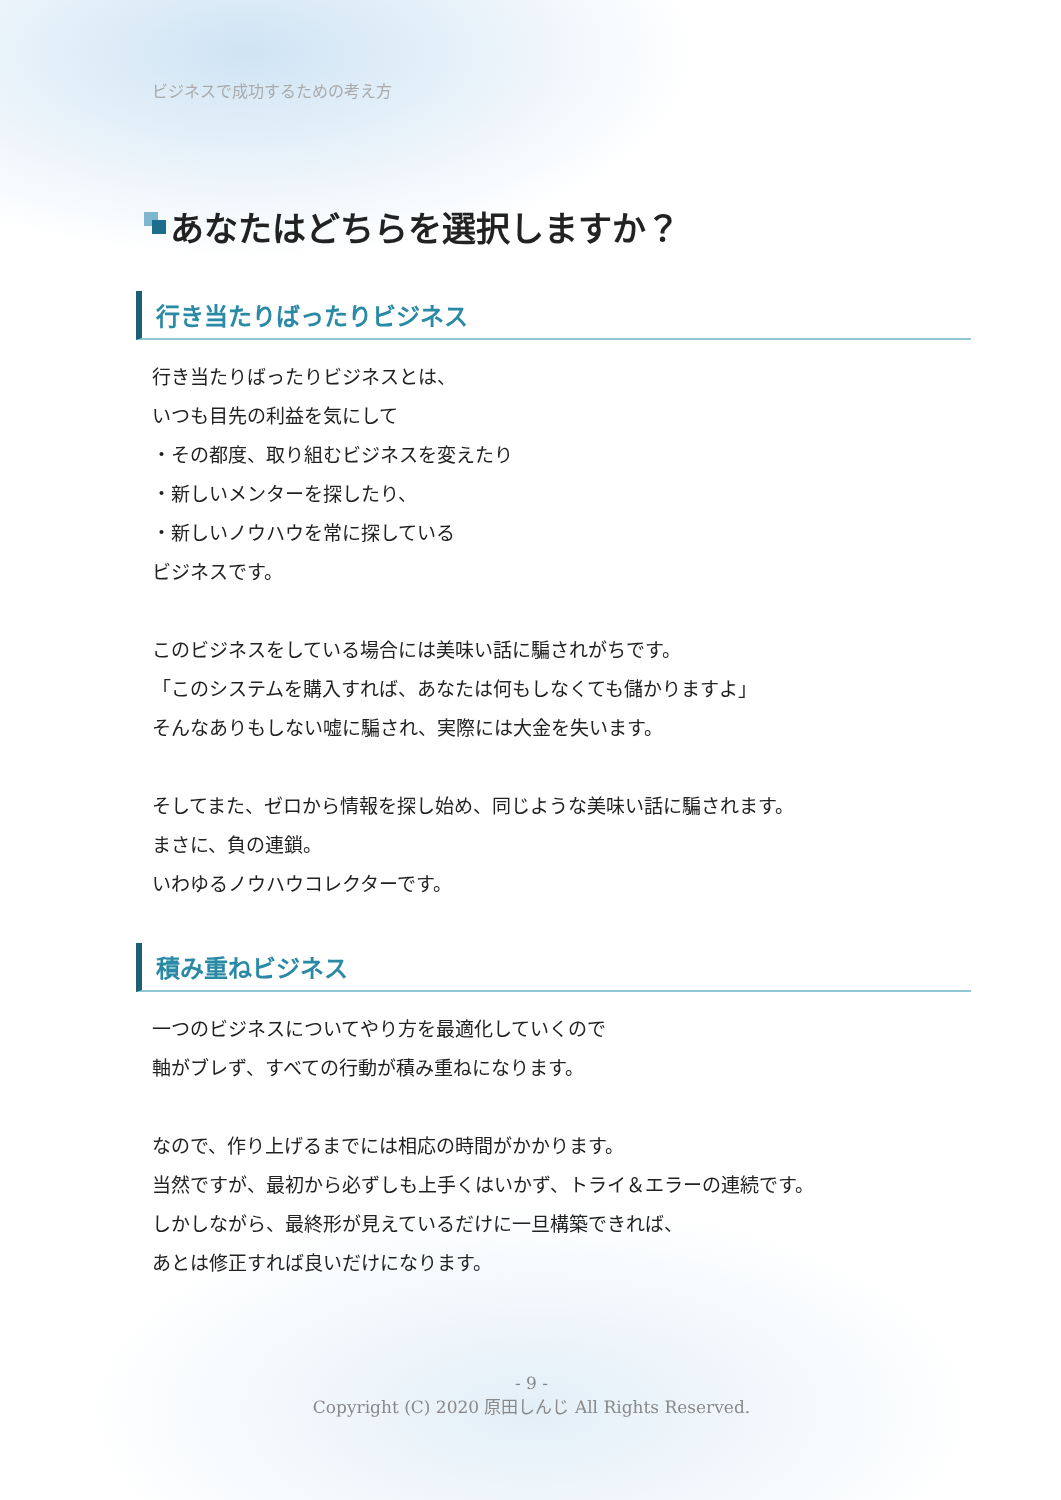ビジネスで成功するための考え方
あなたはどちらを選択しますか？
行き当たりばったりビジネス
行き当たりばったりビジネスとは、
いつも目先の利益を気にして
・その都度、取り組むビジネスを変えたり
・新しいメンターを探したり、
・新しいノウハウを常に探している
ビジネスです。
このビジネスをしている場合には美味い話に騙されがちです。
「このシステムを購入すれば、あなたは何もしなくても儲かりますよ」
そんなありもしない嘘に騙され、実際には大金を失います。
そしてまた、ゼロから情報を探し始め、同じような美味い話に騙されます。
まさに、負の連鎖。
いわゆるノウハウコレクターです。
積み重ねビジネス
一つのビジネスについてやり方を最適化していくので
軸がブレず、すべての行動が積み重ねになります。
なので、作り上げるまでには相応の時間がかかります。
当然ですが、最初から必ずしも上手くはいかず、トライ＆エラーの連続です。
しかしながら、最終形が見えているだけに一旦構築できれば、
あとは修正すれば良いだけになります。
- 9 -
Copyright (C) 2020 原田しんじ All Rights Reserved.